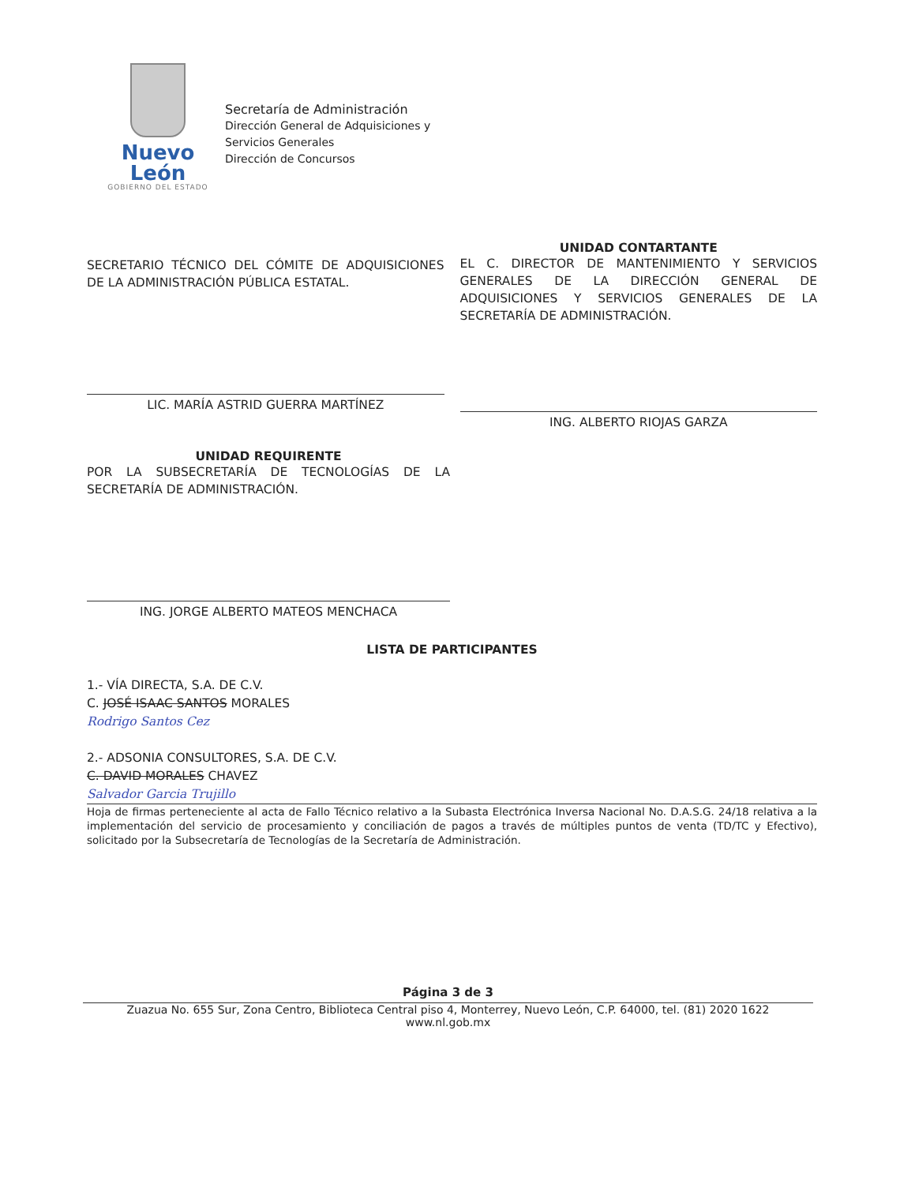Nuevo León
GOBIERNO DEL ESTADO
Secretaría de Administración
Dirección General de Adquisiciones y
Servicios Generales
Dirección de Concursos
SECRETARIO TÉCNICO DEL CÓMITE DE ADQUISICIONES DE LA ADMINISTRACIÓN PÚBLICA ESTATAL.
LIC. MARÍA ASTRID GUERRA MARTÍNEZ
UNIDAD CONTARTANTE
EL C. DIRECTOR DE MANTENIMIENTO Y SERVICIOS GENERALES DE LA DIRECCIÓN GENERAL DE ADQUISICIONES Y SERVICIOS GENERALES DE LA SECRETARÍA DE ADMINISTRACIÓN.
ING. ALBERTO RIOJAS GARZA
UNIDAD REQUIRENTE
POR LA SUBSECRETARÍA DE TECNOLOGÍAS DE LA SECRETARÍA DE ADMINISTRACIÓN.
ING. JORGE ALBERTO MATEOS MENCHACA
LISTA DE PARTICIPANTES
1.- VÍA DIRECTA, S.A. DE C.V.
C. JOSÉ ISAAC SANTOS MORALES
Rodrigo Santos Cez
2.- ADSONIA CONSULTORES, S.A. DE C.V.
C. DAVID MORALES CHAVEZ
Salvador Garcia Trujillo
Hoja de firmas perteneciente al acta de Fallo Técnico relativo a la Subasta Electrónica Inversa Nacional No. D.A.S.G. 24/18 relativa a la implementación del servicio de procesamiento y conciliación de pagos a través de múltiples puntos de venta (TD/TC y Efectivo), solicitado por la Subsecretaría de Tecnologías de la Secretaría de Administración.
Página 3 de 3
Zuazua No. 655 Sur, Zona Centro, Biblioteca Central piso 4, Monterrey, Nuevo León, C.P. 64000, tel. (81) 2020 1622
www.nl.gob.mx